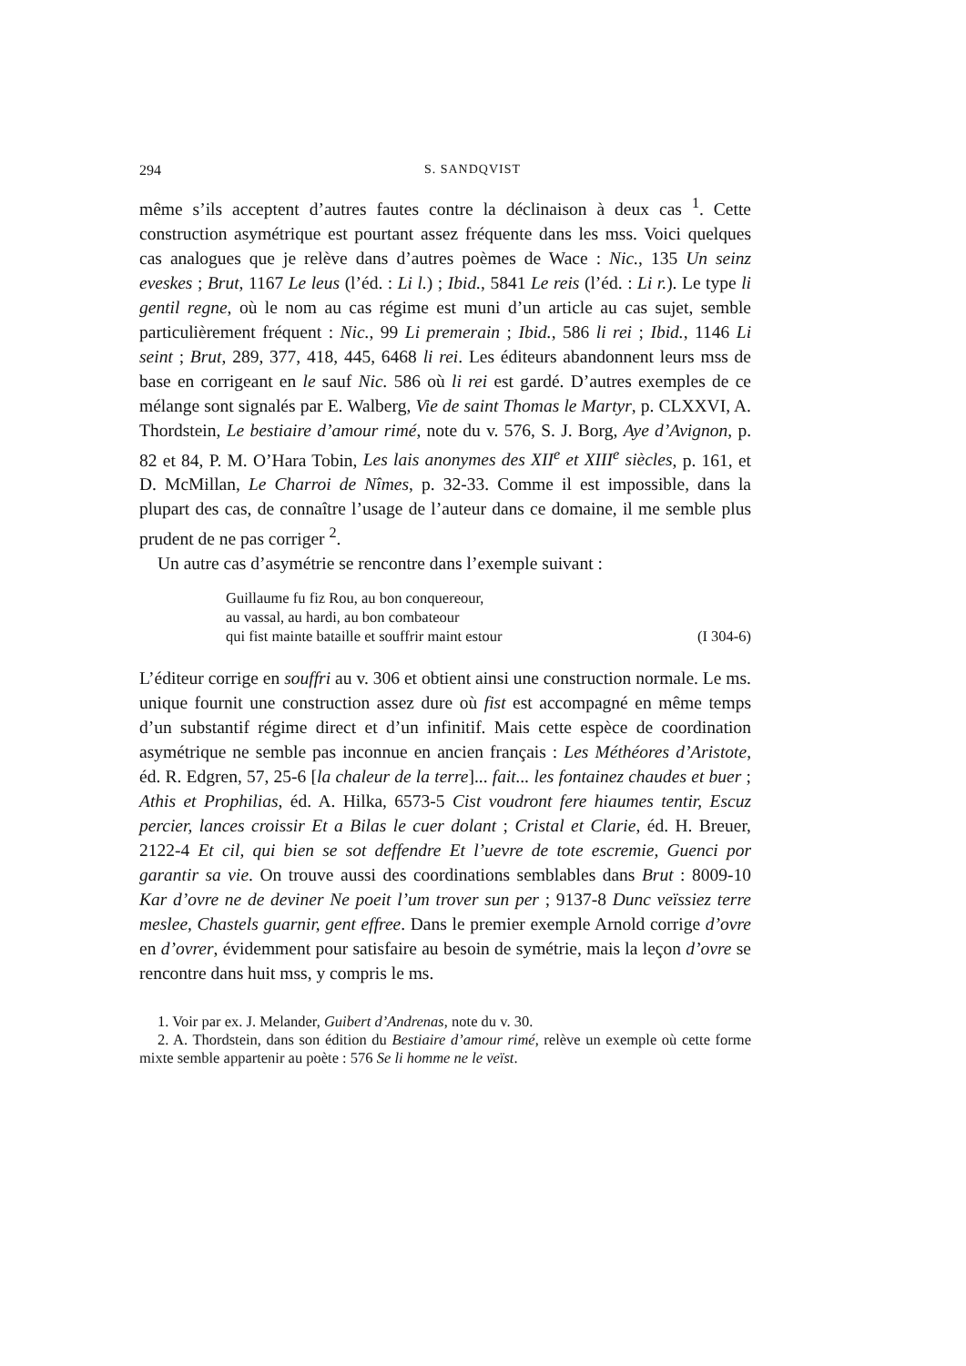294 S. SANDQVIST
même s’ils acceptent d’autres fautes contre la déclinaison à deux cas <sup>1</sup>. Cette construction asymétrique est pourtant assez fréquente dans les mss. Voici quelques cas analogues que je relève dans d’autres poèmes de Wace : Nic., 135 Un seinz eveskes ; Brut, 1167 Le leus (l’éd. : Li l.) ; Ibid., 5841 Le reis (l’éd. : Li r.). Le type li gentil regne, où le nom au cas régime est muni d’un article au cas sujet, semble particulièrement fréquent : Nic., 99 Li premerain ; Ibid., 586 li rei ; Ibid., 1146 Li seint ; Brut, 289, 377, 418, 445, 6468 li rei. Les éditeurs abandonnent leurs mss de base en corrigeant en le sauf Nic. 586 où li rei est gardé. D’autres exemples de ce mélange sont signalés par E. Walberg, Vie de saint Thomas le Martyr, p. CLXXVI, A. Thordstein, Le bestiaire d’amour rimé, note du v. 576, S. J. Borg, Aye d’Avignon, p. 82 et 84, P. M. O’Hara Tobin, Les lais anonymes des XII<sup>e</sup> et XIII<sup>e</sup> siècles, p. 161, et D. McMillan, Le Charroi de Nîmes, p. 32-33. Comme il est impossible, dans la plupart des cas, de connaître l’usage de l’auteur dans ce domaine, il me semble plus prudent de ne pas corriger <sup>2</sup>.
Un autre cas d’asymétrie se rencontre dans l’exemple suivant :
Guillaume fu fiz Rou, au bon conquereour,
au vassal, au hardi, au bon combateour
qui fist mainte bataille et souffrir maint estour (I 304-6)
L’éditeur corrige en souffri au v. 306 et obtient ainsi une construction normale. Le ms. unique fournit une construction assez dure où fist est accompagné en même temps d’un substantif régime direct et d’un infinitif. Mais cette espèce de coordination asymétrique ne semble pas inconnue en ancien français : Les Méthéores d’Aristote, éd. R. Edgren, 57, 25-6 [la chaleur de la terre]... fait... les fontainez chaudes et buer ; Athis et Prophilias, éd. A. Hilka, 6573-5 Cist voudront fere hiaumes tentir, Escuz percier, lances croissir Et a Bilas le cuer dolant ; Cristal et Clarie, éd. H. Breuer, 2122-4 Et cil, qui bien se sot deffendre Et l’uevre de tote escremie, Guenci por garantir sa vie. On trouve aussi des coordinations semblables dans Brut : 8009-10 Kar d’ovre ne de deviner Ne poeit l’um trover sun per ; 9137-8 Dunc veïssiez terre meslee, Chastels guarnir, gent effree. Dans le premier exemple Arnold corrige d’ovre en d’ovrer, évidemment pour satisfaire au besoin de symétrie, mais la leçon d’ovre se rencontre dans huit mss, y compris le ms.
1. Voir par ex. J. Melander, Guibert d’Andrenas, note du v. 30.
2. A. Thordstein, dans son édition du Bestiaire d’amour rimé, relève un exemple où cette forme mixte semble appartenir au poète : 576 Se li homme ne le veïst.